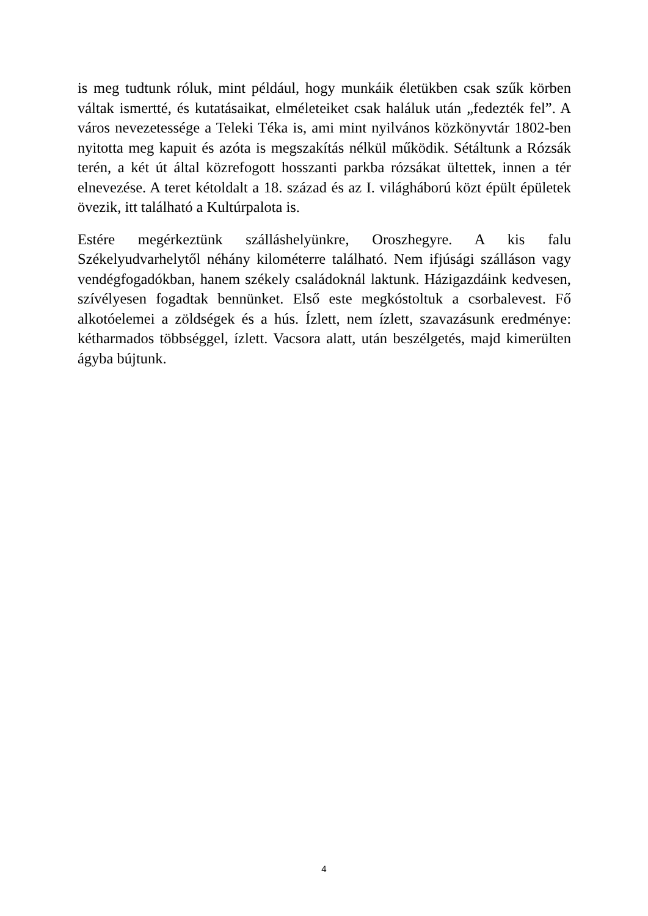is meg tudtunk róluk, mint például, hogy munkáik életükben csak szűk körben váltak ismertté, és kutatásaikat, elméleteiket csak haláluk után „fedezték fel”. A város nevezetessége a Teleki Téka is, ami mint nyilvános közkönyvtár 1802-ben nyitotta meg kapuit és azóta is megszakítás nélkül működik. Sétáltunk a Rózsák terén, a két út által közrefogott hosszanti parkba rózsákat ültettek, innen a tér elnevezése. A teret kétoldalt a 18. század és az I. világháború közt épült épületek övezik, itt található a Kultúrpalota is.
Estére megérkeztünk szálláshelyünkre, Oroszhegyre. A kis falu Székelyudvarhelytől néhány kilométerre található. Nem ifjúsági szálláson vagy vendégfogadókban, hanem székely családoknál laktunk. Házigazdáink kedvesen, szívélyesen fogadtak bennünket. Első este megkóstoltuk a csorbalevest. Fő alkotóelemei a zöldségek és a hús. Ízlett, nem ízlett, szavazásunk eredménye: kétharmados többséggel, ízlett. Vacsora alatt, után beszélgetés, majd kimerülten ágyba bújtunk.
4